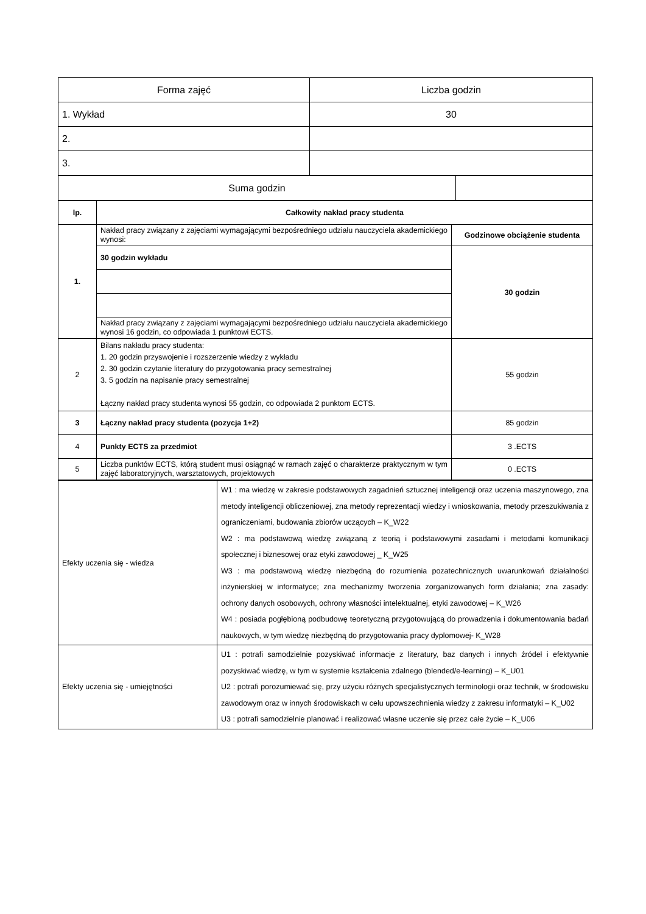| Forma zajęć | Liczba godzin |
| 1. Wykład | 30 |
| 2. | |
| 3. | |
| Suma godzin | |
| lp. | Całkowity nakład pracy studenta | |
| --- | --- | --- |
| 1. | Nakład pracy związany z zajęciami wymagającymi bezpośredniego udziału nauczyciela akademickiego wynosi: | Godzinowe obciążenie studenta |
| | 30 godzin wykładu | 30 godzin |
| | Nakład pracy związany z zajęciami wymagającymi bezpośredniego udziału nauczyciela akademickiego wynosi 16 godzin, co odpowiada 1 punktowi ECTS. | |
| 2 | Bilans nakładu pracy studenta: 1. 20 godzin przyswojenie i rozszerzenie wiedzy z wykładu 2. 30 godzin czytanie literatury do przygotowania pracy semestralnej 3. 5 godzin na napisanie pracy semestralnej Łączny nakład pracy studenta wynosi 55 godzin, co odpowiada 2 punktom ECTS. | 55 godzin |
| 3 | Łączny nakład pracy studenta (pozycja 1+2) | 85 godzin |
| 4 | Punkty ECTS za przedmiot | 3 .ECTS |
| 5 | Liczba punktów ECTS, którą student musi osiągnąć w ramach zajęć o charakterze praktycznym w tym zajęć laboratoryjnych, warsztatowych, projektowych | 0 .ECTS |
| Efekty uczenia się - wiedza | W1 : ma wiedzę w zakresie podstawowych zagadnień sztucznej inteligencji oraz uczenia maszynowego, zna metody inteligencji obliczeniowej, zna metody reprezentacji wiedzy i wnioskowania, metody przeszukiwania z ograniczeniami, budowania zbiorów uczących – K_W22 W2 : ma podstawową wiedzę związaną z teorią i podstawowymi zasadami i metodami komunikacji społecznej i biznesowej oraz etyki zawodowej _ K_W25 W3 : ma podstawową wiedzę niezbędną do rozumienia pozatechnicznych uwarunkowań działalności inżynierskiej w informatyce; zna mechanizmy tworzenia zorganizowanych form działania; zna zasady: ochrony danych osobowych, ochrony własności intelektualnej, etyki zawodowej – K_W26 W4 : posiada pogłębioną podbudowę teoretyczną przygotowującą do prowadzenia i dokumentowania badań naukowych, w tym wiedzę niezbędną do przygotowania pracy dyplomowej- K_W28 |
| Efekty uczenia się - umiejętności | U1 : potrafi samodzielnie pozyskiwać informacje z literatury, baz danych i innych źródeł i efektywnie pozyskiwać wiedzę, w tym w systemie kształcenia zdalnego (blended/e-learning) – K_U01 U2 : potrafi porozumiewać się, przy użyciu różnych specjalistycznych terminologii oraz technik, w środowisku zawodowym oraz w innych środowiskach w celu upowszechnienia wiedzy z zakresu informatyki – K_U02 U3 : potrafi samodzielnie planować i realizować własne uczenie się przez całe życie – K_U06 |